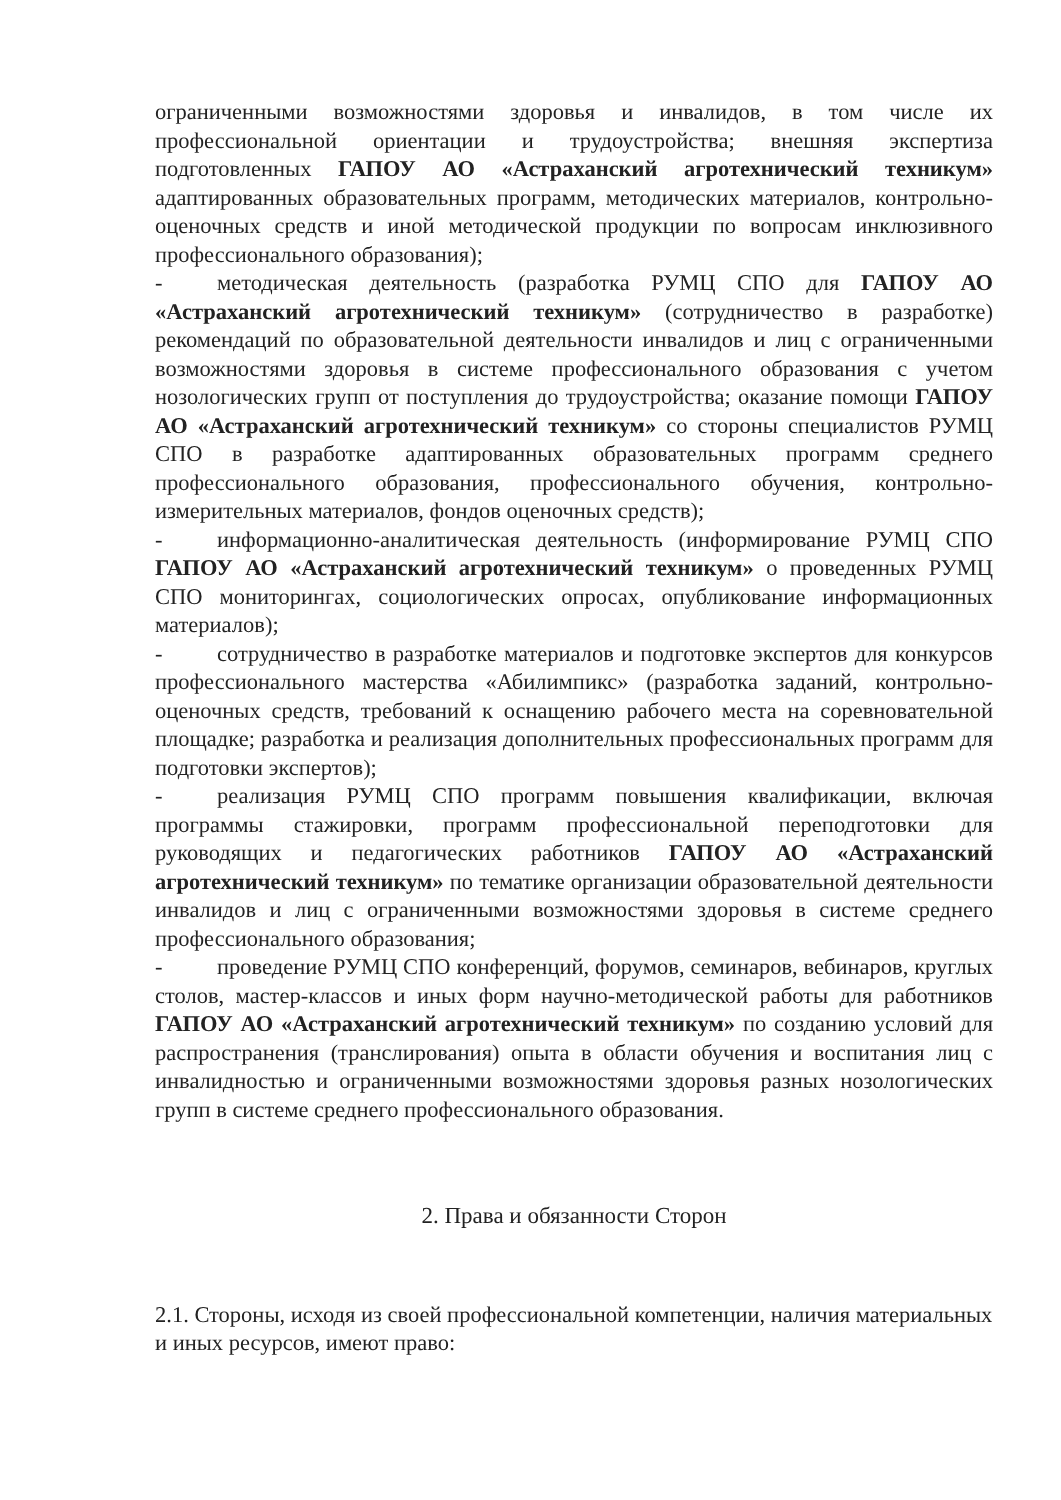ограниченными возможностями здоровья и инвалидов, в том числе их профессиональной ориентации и трудоустройства; внешняя экспертиза подготовленных ГАПОУ АО «Астраханский агротехнический техникум» адаптированных образовательных программ, методических материалов, контрольно-оценочных средств и иной методической продукции по вопросам инклюзивного профессионального образования);
- методическая деятельность (разработка РУМЦ СПО для ГАПОУ АО «Астраханский агротехнический техникум» (сотрудничество в разработке) рекомендаций по образовательной деятельности инвалидов и лиц с ограниченными возможностями здоровья в системе профессионального образования с учетом нозологических групп от поступления до трудоустройства; оказание помощи ГАПОУ АО «Астраханский агротехнический техникум» со стороны специалистов РУМЦ СПО в разработке адаптированных образовательных программ среднего профессионального образования, профессионального обучения, контрольно-измерительных материалов, фондов оценочных средств);
- информационно-аналитическая деятельность (информирование РУМЦ СПО ГАПОУ АО «Астраханский агротехнический техникум» о проведенных РУМЦ СПО мониторингах, социологических опросах, опубликование информационных материалов);
- сотрудничество в разработке материалов и подготовке экспертов для конкурсов профессионального мастерства «Абилимпикс» (разработка заданий, контрольно-оценочных средств, требований к оснащению рабочего места на соревновательной площадке; разработка и реализация дополнительных профессиональных программ для подготовки экспертов);
- реализация РУМЦ СПО программ повышения квалификации, включая программы стажировки, программ профессиональной переподготовки для руководящих и педагогических работников ГАПОУ АО «Астраханский агротехнический техникум» по тематике организации образовательной деятельности инвалидов и лиц с ограниченными возможностями здоровья в системе среднего профессионального образования;
- проведение РУМЦ СПО конференций, форумов, семинаров, вебинаров, круглых столов, мастер-классов и иных форм научно-методической работы для работников ГАПОУ АО «Астраханский агротехнический техникум» по созданию условий для распространения (транслирования) опыта в области обучения и воспитания лиц с инвалидностью и ограниченными возможностями здоровья разных нозологических групп в системе среднего профессионального образования.
2. Права и обязанности Сторон
2.1. Стороны, исходя из своей профессиональной компетенции, наличия материальных и иных ресурсов, имеют право: